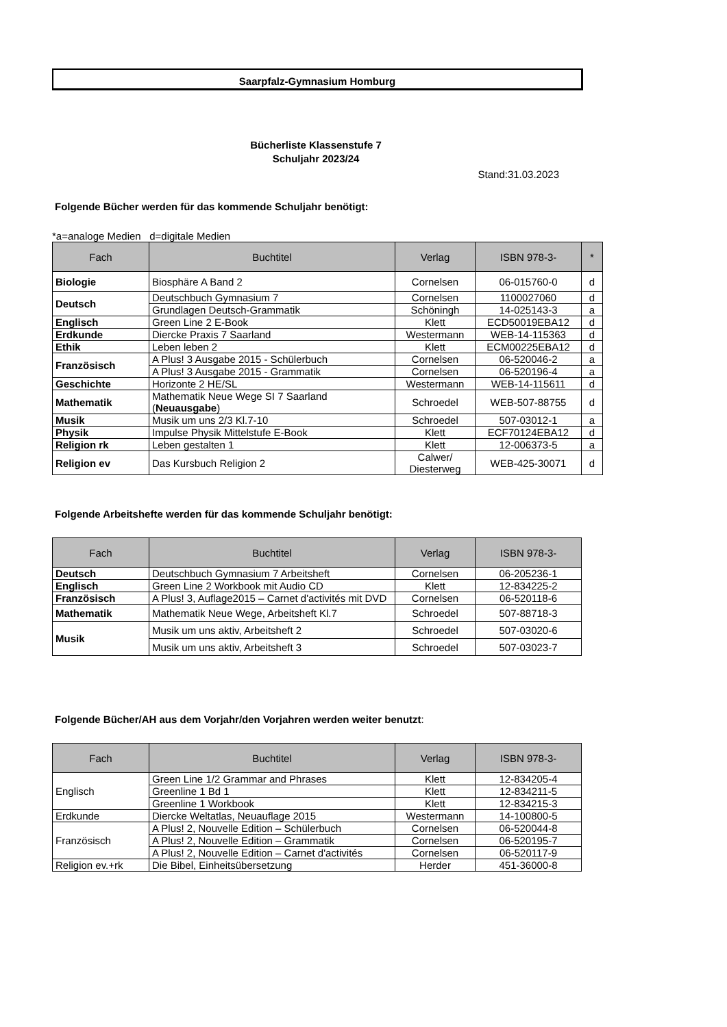Saarpfalz-Gymnasium Homburg
Bücherliste Klassenstufe 7
Schuljahr 2023/24
Stand:31.03.2023
Folgende Bücher werden für das kommende Schuljahr benötigt:
*a=analoge Medien d=digitale Medien
| Fach | Buchtitel | Verlag | ISBN 978-3- | * |
| --- | --- | --- | --- | --- |
| Biologie | Biosphäre A Band 2 | Cornelsen | 06-015760-0 | d |
| Deutsch | Deutschbuch Gymnasium 7 | Cornelsen | 1100027060 | d |
| | Grundlagen Deutsch-Grammatik | Schöningh | 14-025143-3 | a |
| Englisch | Green Line 2 E-Book | Klett | ECD50019EBA12 | d |
| Erdkunde | Diercke Praxis 7 Saarland | Westermann | WEB-14-115363 | d |
| Ethik | Leben leben 2 | Klett | ECM00225EBA12 | d |
| Französisch | A Plus! 3 Ausgabe 2015 - Schülerbuch | Cornelsen | 06-520046-2 | a |
| | A Plus! 3 Ausgabe 2015 - Grammatik | Cornelsen | 06-520196-4 | a |
| Geschichte | Horizonte 2 HE/SL | Westermann | WEB-14-115611 | d |
| Mathematik | Mathematik Neue Wege SI 7 Saarland ( Neuausgabe ) | Schroedel | WEB-507-88755 | d |
| Musik | Musik um uns 2/3 Kl.7-10 | Schroedel | 507-03012-1 | a |
| Physik | Impulse Physik Mittelstufe E-Book | Klett | ECF70124EBA12 | d |
| Religion rk | Leben gestalten 1 | Klett | 12-006373-5 | a |
| Religion ev | Das Kursbuch Religion 2 | Calwer/ Diesterweg | WEB-425-30071 | d |
Folgende Arbeitshefte werden für das kommende Schuljahr benötigt:
| Fach | Buchtitel | Verlag | ISBN 978-3- |
| --- | --- | --- | --- |
| Deutsch | Deutschbuch Gymnasium 7 Arbeitsheft | Cornelsen | 06-205236-1 |
| Englisch | Green Line 2 Workbook mit Audio CD | Klett | 12-834225-2 |
| Französisch | A Plus! 3, Auflage2015 – Carnet d'activités mit DVD | Cornelsen | 06-520118-6 |
| Mathematik | Mathematik Neue Wege, Arbeitsheft Kl.7 | Schroedel | 507-88718-3 |
| Musik | Musik um uns aktiv, Arbeitsheft 2 | Schroedel | 507-03020-6 |
| | Musik um uns aktiv, Arbeitsheft 3 | Schroedel | 507-03023-7 |
Folgende Bücher/AH aus dem Vorjahr/den Vorjahren werden weiter benutzt:
| Fach | Buchtitel | Verlag | ISBN 978-3- |
| --- | --- | --- | --- |
| Englisch | Green Line 1/2 Grammar and Phrases | Klett | 12-834205-4 |
| | Greenline 1 Bd 1 | Klett | 12-834211-5 |
| | Greenline 1 Workbook | Klett | 12-834215-3 |
| Erdkunde | Diercke Weltatlas, Neuauflage 2015 | Westermann | 14-100800-5 |
| Französisch | A Plus! 2, Nouvelle Edition – Schülerbuch | Cornelsen | 06-520044-8 |
| | A Plus! 2, Nouvelle Edition – Grammatik | Cornelsen | 06-520195-7 |
| | A Plus! 2, Nouvelle Edition – Carnet d'activités | Cornelsen | 06-520117-9 |
| Religion ev.+rk | Die Bibel, Einheitsübersetzung | Herder | 451-36000-8 |